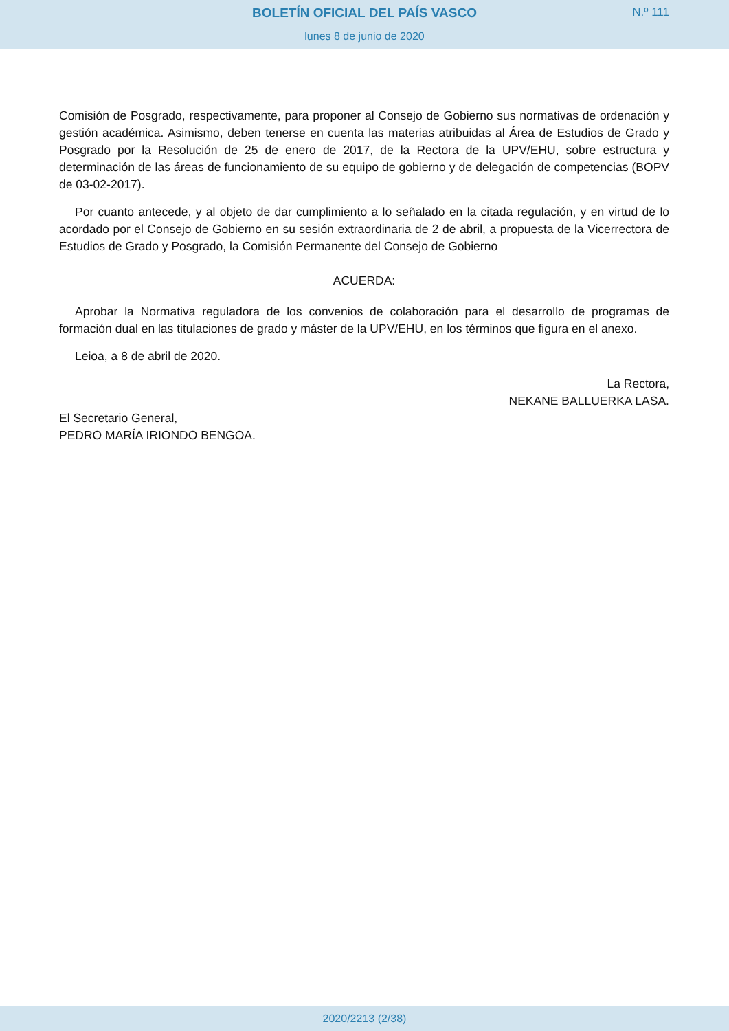BOLETÍN OFICIAL DEL PAÍS VASCO
N.º 111
lunes 8 de junio de 2020
Comisión de Posgrado, respectivamente, para proponer al Consejo de Gobierno sus normativas de ordenación y gestión académica. Asimismo, deben tenerse en cuenta las materias atribuidas al Área de Estudios de Grado y Posgrado por la Resolución de 25 de enero de 2017, de la Rectora de la UPV/EHU, sobre estructura y determinación de las áreas de funcionamiento de su equipo de gobierno y de delegación de competencias (BOPV de 03-02-2017).
Por cuanto antecede, y al objeto de dar cumplimiento a lo señalado en la citada regulación, y en virtud de lo acordado por el Consejo de Gobierno en su sesión extraordinaria de 2 de abril, a propuesta de la Vicerrectora de Estudios de Grado y Posgrado, la Comisión Permanente del Consejo de Gobierno
ACUERDA:
Aprobar la Normativa reguladora de los convenios de colaboración para el desarrollo de programas de formación dual en las titulaciones de grado y máster de la UPV/EHU, en los términos que figura en el anexo.
Leioa, a 8 de abril de 2020.
La Rectora,
NEKANE BALLUERKA LASA.
El Secretario General,
PEDRO MARÍA IRIONDO BENGOA.
2020/2213 (2/38)